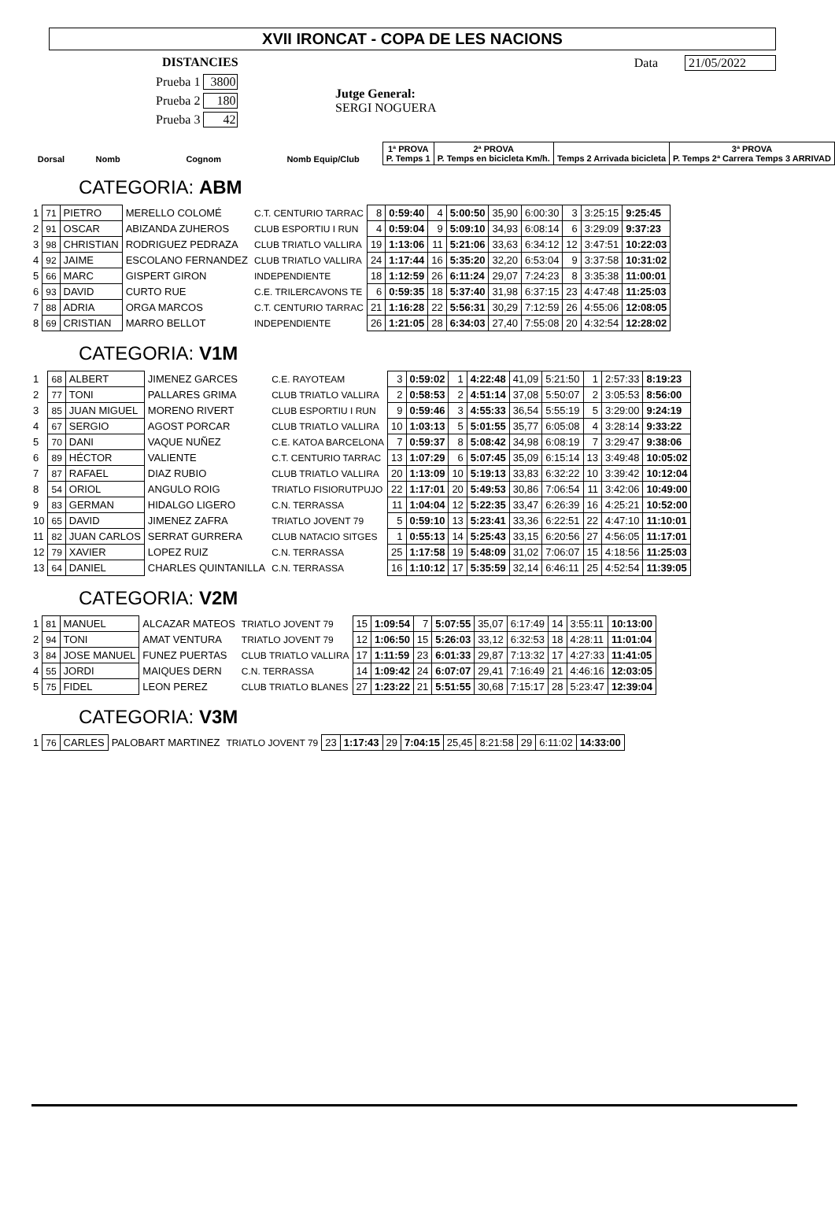XVII IRONCAT - COPA DE LES NACIONS
DISTANCIES
Prueba 1 3800
Prueba 2 180
Prueba 3 42
Jutge General:
SERGI NOGUERA
Data 21/05/2022
| Dorsal | Nomb | Cognom | Nomb Equip/Club | 1ª PROVA P. Temps 1 | 2ª PROVA P. Temps en bicicleta Km/h. | Temps 2 Arrivada bicicleta | 3ª PROVA P. Temps 2ª Carrera Temps 3 ARRIVAD |
| --- | --- | --- | --- | --- | --- | --- | --- |
CATEGORIA: ABM
| 1 | 71 | PIETRO | MERELLO COLOMÉ | C.T. CENTURIO TARRAC | 8 | 0:59:40 | 4 | 5:00:50 | 35,90 | 6:00:30 | 3 | 3:25:15 | 9:25:45 |
| 2 | 91 | OSCAR | ABIZANDA ZUHEROS | CLUB ESPORTIU I RUN | 4 | 0:59:04 | 9 | 5:09:10 | 34,93 | 6:08:14 | 6 | 3:29:09 | 9:37:23 |
| 3 | 98 | CHRISTIAN | RODRIGUEZ PEDRAZA | CLUB TRIATLO VALLIRA | 19 | 1:13:06 | 11 | 5:21:06 | 33,63 | 6:34:12 | 12 | 3:47:51 | 10:22:03 |
| 4 | 92 | JAIME | ESCOLANO FERNANDEZ | CLUB TRIATLO VALLIRA | 24 | 1:17:44 | 16 | 5:35:20 | 32,20 | 6:53:04 | 9 | 3:37:58 | 10:31:02 |
| 5 | 66 | MARC | GISPERT GIRON | INDEPENDIENTE | 18 | 1:12:59 | 26 | 6:11:24 | 29,07 | 7:24:23 | 8 | 3:35:38 | 11:00:01 |
| 6 | 93 | DAVID | CURTO RUE | C.E. TRILERCAVONS TE | 6 | 0:59:35 | 18 | 5:37:40 | 31,98 | 6:37:15 | 23 | 4:47:48 | 11:25:03 |
| 7 | 88 | ADRIA | ORGA MARCOS | C.T. CENTURIO TARRAC | 21 | 1:16:28 | 22 | 5:56:31 | 30,29 | 7:12:59 | 26 | 4:55:06 | 12:08:05 |
| 8 | 69 | CRISTIAN | MARRO BELLOT | INDEPENDIENTE | 26 | 1:21:05 | 28 | 6:34:03 | 27,40 | 7:55:08 | 20 | 4:32:54 | 12:28:02 |
CATEGORIA: V1M
| 1 | 68 | ALBERT | JIMENEZ GARCES | C.E. RAYOTEAM | 3 | 0:59:02 | 1 | 4:22:48 | 41,09 | 5:21:50 | 1 | 2:57:33 | 8:19:23 |
| 2 | 77 | TONI | PALLARES GRIMA | CLUB TRIATLO VALLIRA | 2 | 0:58:53 | 2 | 4:51:14 | 37,08 | 5:50:07 | 2 | 3:05:53 | 8:56:00 |
| 3 | 85 | JUAN MIGUEL | MORENO RIVERT | CLUB ESPORTIU I RUN | 9 | 0:59:46 | 3 | 4:55:33 | 36,54 | 5:55:19 | 5 | 3:29:00 | 9:24:19 |
| 4 | 67 | SERGIO | AGOST PORCAR | CLUB TRIATLO VALLIRA | 10 | 1:03:13 | 5 | 5:01:55 | 35,77 | 6:05:08 | 4 | 3:28:14 | 9:33:22 |
| 5 | 70 | DANI | VAQUE NUÑEZ | C.E. KATOA BARCELONA | 7 | 0:59:37 | 8 | 5:08:42 | 34,98 | 6:08:19 | 7 | 3:29:47 | 9:38:06 |
| 6 | 89 | HÉCTOR | VALIENTE | C.T. CENTURIO TARRAC | 13 | 1:07:29 | 6 | 5:07:45 | 35,09 | 6:15:14 | 13 | 3:49:48 | 10:05:02 |
| 7 | 87 | RAFAEL | DIAZ RUBIO | CLUB TRIATLO VALLIRA | 20 | 1:13:09 | 10 | 5:19:13 | 33,83 | 6:32:22 | 10 | 3:39:42 | 10:12:04 |
| 8 | 54 | ORIOL | ANGULO ROIG | TRIATLO FISIORUTPUJO | 22 | 1:17:01 | 20 | 5:49:53 | 30,86 | 7:06:54 | 11 | 3:42:06 | 10:49:00 |
| 9 | 83 | GERMAN | HIDALGO LIGERO | C.N. TERRASSA | 11 | 1:04:04 | 12 | 5:22:35 | 33,47 | 6:26:39 | 16 | 4:25:21 | 10:52:00 |
| 10 | 65 | DAVID | JIMENEZ ZAFRA | TRIATLO JOVENT 79 | 5 | 0:59:10 | 13 | 5:23:41 | 33,36 | 6:22:51 | 22 | 4:47:10 | 11:10:01 |
| 11 | 82 | JUAN CARLOS | SERRAT GURRERA | CLUB NATACIO SITGES | 1 | 0:55:13 | 14 | 5:25:43 | 33,15 | 6:20:56 | 27 | 4:56:05 | 11:17:01 |
| 12 | 79 | XAVIER | LOPEZ RUIZ | C.N. TERRASSA | 25 | 1:17:58 | 19 | 5:48:09 | 31,02 | 7:06:07 | 15 | 4:18:56 | 11:25:03 |
| 13 | 64 | DANIEL | CHARLES QUINTANILLA | C.N. TERRASSA | 16 | 1:10:12 | 17 | 5:35:59 | 32,14 | 6:46:11 | 25 | 4:52:54 | 11:39:05 |
CATEGORIA: V2M
| 1 | 81 | MANUEL | ALCAZAR MATEOS | TRIATLO JOVENT 79 | 15 | 1:09:54 | 7 | 5:07:55 | 35,07 | 6:17:49 | 14 | 3:55:11 | 10:13:00 |
| 2 | 94 | TONI | AMAT VENTURA | TRIATLO JOVENT 79 | 12 | 1:06:50 | 15 | 5:26:03 | 33,12 | 6:32:53 | 18 | 4:28:11 | 11:01:04 |
| 3 | 84 | JOSE MANUEL | FUNEZ PUERTAS | CLUB TRIATLO VALLIRA | 17 | 1:11:59 | 23 | 6:01:33 | 29,87 | 7:13:32 | 17 | 4:27:33 | 11:41:05 |
| 4 | 55 | JORDI | MAIQUES DERN | C.N. TERRASSA | 14 | 1:09:42 | 24 | 6:07:07 | 29,41 | 7:16:49 | 21 | 4:46:16 | 12:03:05 |
| 5 | 75 | FIDEL | LEON PEREZ | CLUB TRIATLO BLANES | 27 | 1:23:22 | 21 | 5:51:55 | 30,68 | 7:15:17 | 28 | 5:23:47 | 12:39:04 |
CATEGORIA: V3M
| 1 | 76 | CARLES | PALOBART MARTINEZ | TRIATLO JOVENT 79 | 23 | 1:17:43 | 29 | 7:04:15 | 25,45 | 8:21:58 | 29 | 6:11:02 | 14:33:00 |